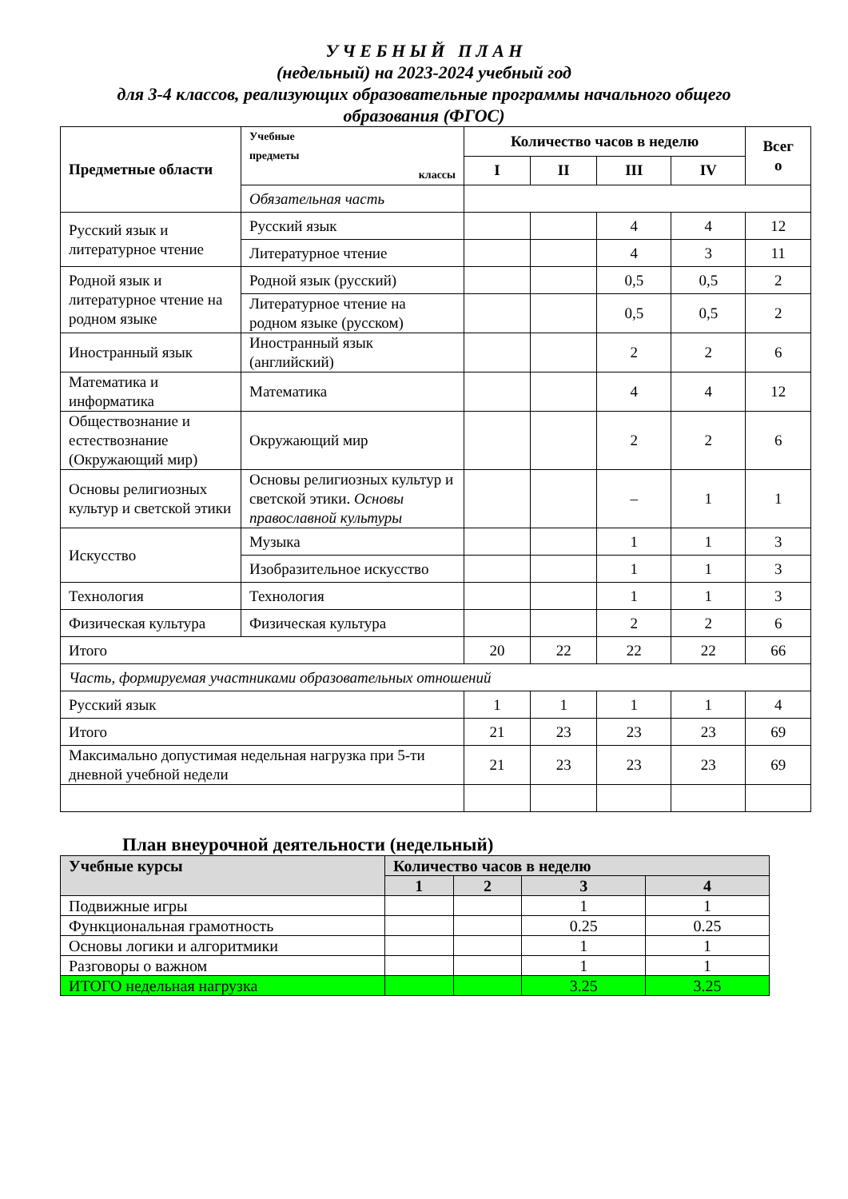У Ч Е Б Н Ы Й П Л А Н
(недельный) на 2023-2024 учебный год
для 3-4 классов, реализующих образовательные программы начального общего
образования (ФГОС)
| Предметные области | Учебные предметы классы | Количество часов в неделю | | | | Всег о |
| --- | --- | --- | --- | --- | --- | --- |
| | | I | II | III | IV | |
| | Обязательная часть | | | | | |
| Русский язык и литературное чтение | Русский язык | | | 4 | 4 | 12 |
| | Литературное чтение | | | 4 | 3 | 11 |
| Родной язык и литературное чтение на родном языке | Родной язык (русский) | | | 0,5 | 0,5 | 2 |
| | Литературное чтение на родном языке (русском) | | | 0,5 | 0,5 | 2 |
| Иностранный язык | Иностранный язык (английский) | | | 2 | 2 | 6 |
| Математика и информатика | Математика | | | 4 | 4 | 12 |
| Обществознание и естествознание (Окружающий мир) | Окружающий мир | | | 2 | 2 | 6 |
| Основы религиозных культур и светской этики | Основы религиозных культур и светской этики. Основы православной культуры | | | – | 1 | 1 |
| Искусство | Музыка | | | 1 | 1 | 3 |
| | Изобразительное искусство | | | 1 | 1 | 3 |
| Технология | Технология | | | 1 | 1 | 3 |
| Физическая культура | Физическая культура | | | 2 | 2 | 6 |
| Итого | | 20 | 22 | 22 | 22 | 66 |
| Часть, формируемая участниками образовательных отношений | | | | | | |
| Русский язык | | 1 | 1 | 1 | 1 | 4 |
| Итого | | 21 | 23 | 23 | 23 | 69 |
| Максимально допустимая недельная нагрузка при 5-ти дневной учебной недели | | 21 | 23 | 23 | 23 | 69 |
План внеурочной деятельности (недельный)
| Учебные курсы | Количество часов в неделю | | | |
| --- | --- | --- | --- | --- |
| | 1 | 2 | 3 | 4 |
| Подвижные игры | | | 1 | 1 |
| Функциональная грамотность | | | 0.25 | 0.25 |
| Основы логики и алгоритмики | | | 1 | 1 |
| Разговоры о важном | | | 1 | 1 |
| ИТОГО недельная нагрузка | | | 3.25 | 3.25 |